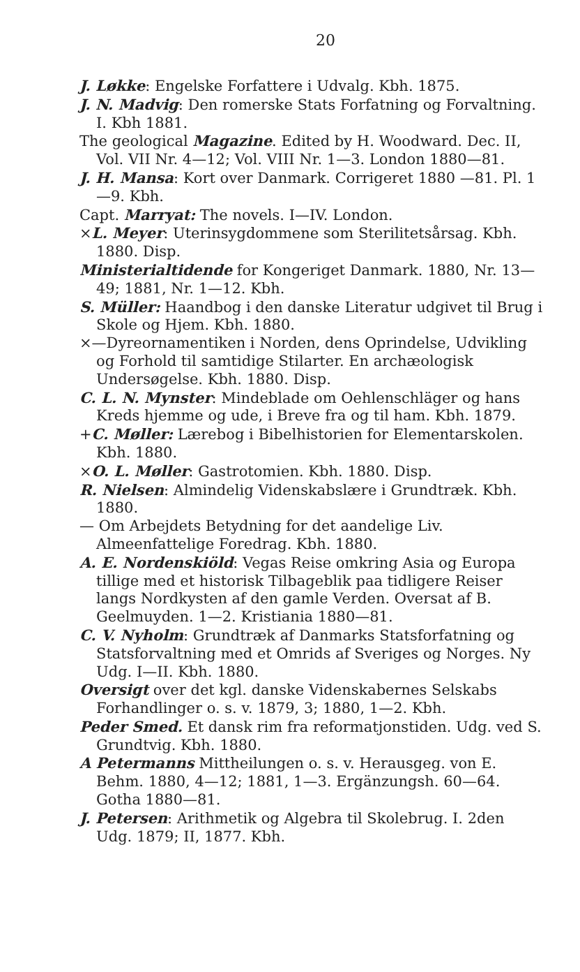20
J. Løkke: Engelske Forfattere i Udvalg. Kbh. 1875.
J. N. Madvig: Den romerske Stats Forfatning og Forvaltning. I. Kbh 1881.
The geological Magazine. Edited by H. Woodward. Dec. II, Vol. VII Nr. 4—12; Vol. VIII Nr. 1—3. London 1880—81.
J. H. Mansa: Kort over Danmark. Corrigeret 1880 —81. Pl. 1—9. Kbh.
Capt. Marryat: The novels. I—IV. London.
×L. Meyer: Uterinsygdommene som Sterilitetsårsag. Kbh. 1880. Disp.
Ministerialtidende for Kongeriget Danmark. 1880, Nr. 13—49; 1881, Nr. 1—12. Kbh.
S. Müller: Haandbog i den danske Literatur udgivet til Brug i Skole og Hjem. Kbh. 1880.
×—Dyreornamentiken i Norden, dens Oprindelse, Udvikling og Forhold til samtidige Stilarter. En archæologisk Undersøgelse. Kbh. 1880. Disp.
C. L. N. Mynster: Mindeblade om Oehlenschläger og hans Kreds hjemme og ude, i Breve fra og til ham. Kbh. 1879.
+C. Møller: Lærebog i Bibelhistorien for Elementarskolen. Kbh. 1880.
×O. L. Møller: Gastrotomien. Kbh. 1880. Disp.
R. Nielsen: Almindelig Videnskabslære i Grundtræk. Kbh. 1880.
— Om Arbejdets Betydning for det aandelige Liv. Almeenfattelige Foredrag. Kbh. 1880.
A. E. Nordenskiöld: Vegas Reise omkring Asia og Europa tillige med et historisk Tilbageblik paa tidligere Reiser langs Nordkysten af den gamle Verden. Oversat af B. Geelmuyden. 1—2. Kristiania 1880—81.
C. V. Nyholm: Grundtræk af Danmarks Statsforfatning og Statsforvaltning med et Omrids af Sveriges og Norges. Ny Udg. I—II. Kbh. 1880.
Oversigt over det kgl. danske Videnskabernes Selskabs Forhandlinger o. s. v. 1879, 3; 1880, 1—2. Kbh.
Peder Smed. Et dansk rim fra reformatjonstiden. Udg. ved S. Grundtvig. Kbh. 1880.
A Petermanns Mittheilungen o. s. v. Herausgeg. von E. Behm. 1880, 4—12; 1881, 1—3. Ergänzungsh. 60—64. Gotha 1880—81.
J. Petersen: Arithmetik og Algebra til Skolebrug. I. 2den Udg. 1879; II, 1877. Kbh.